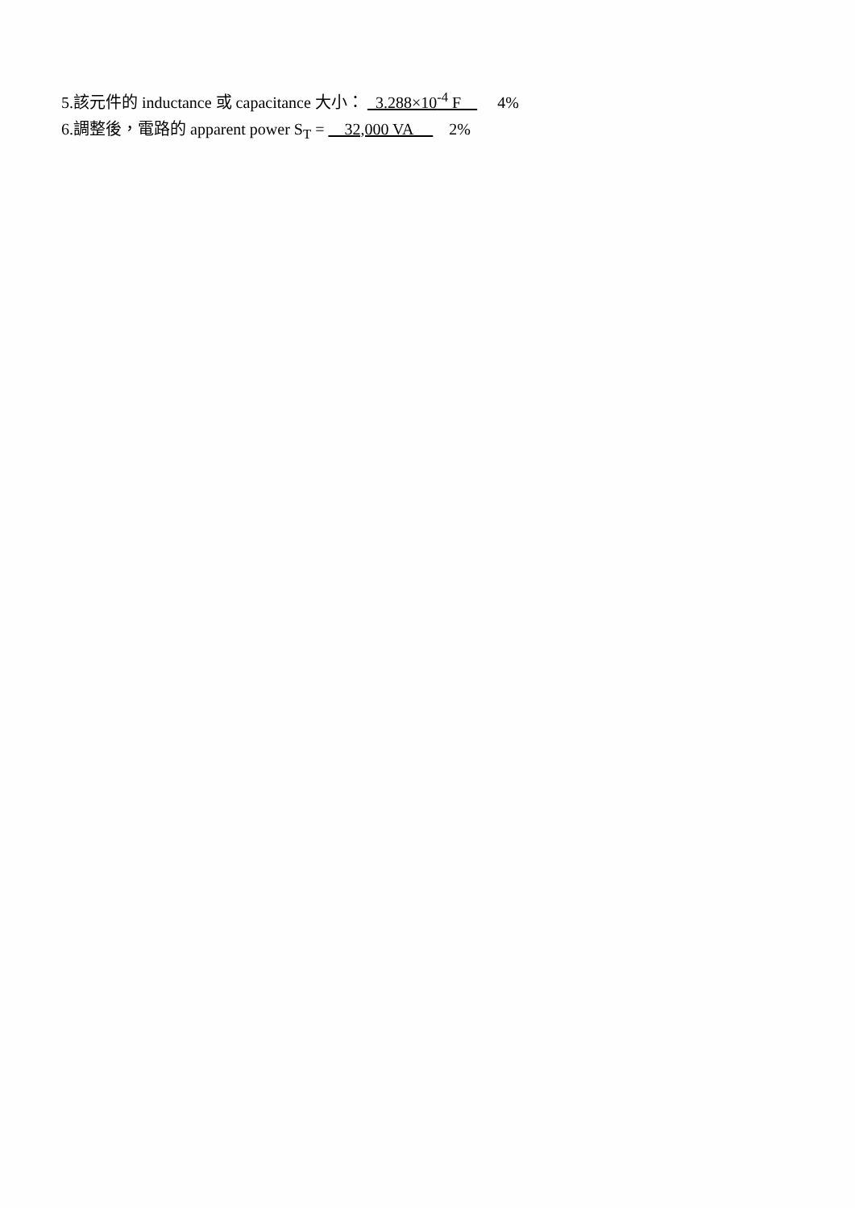5.該元件的 inductance 或 capacitance 大小： 3.288×10<sup>-4</sup> F 4%
6.調整後，電路的 apparent power S<sub>T</sub> = 32,000 VA 2%